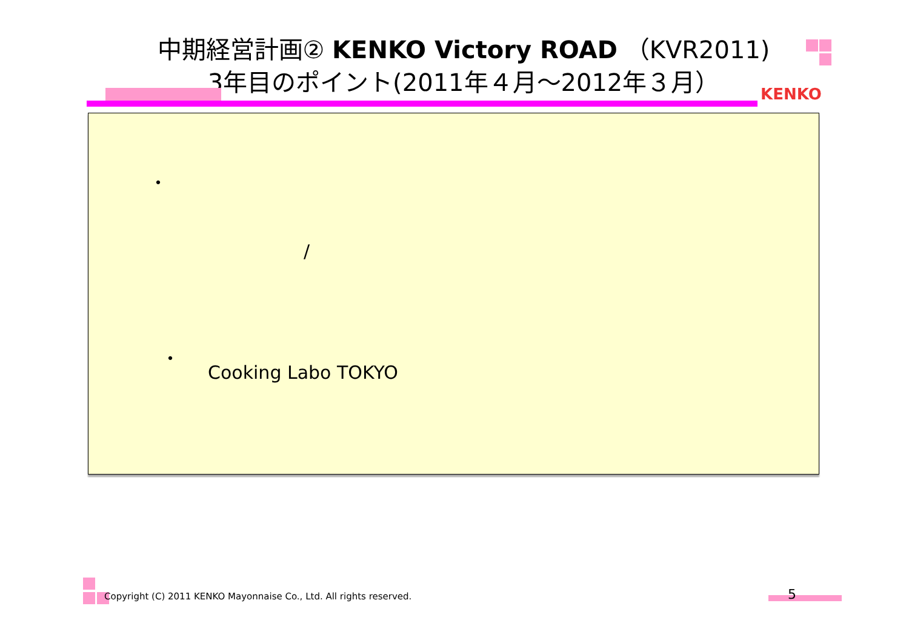中期経営計画② KENKO Victory ROAD （KVR2011)
3年目のポイント(2011年４月～2012年３月）
KENKO
・
/
・
Cooking Labo TOKYO
Copyright (C) 2011 KENKO Mayonnaise Co., Ltd. All rights reserved.
5